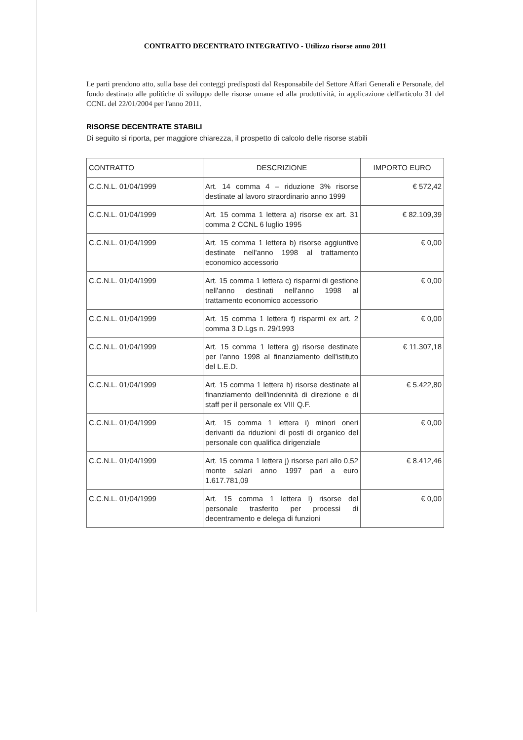CONTRATTO DECENTRATO INTEGRATIVO - Utilizzo risorse anno 2011
Le parti prendono atto, sulla base dei conteggi predisposti dal Responsabile del Settore Affari Generali e Personale, del fondo destinato alle politiche di sviluppo delle risorse umane ed alla produttività, in applicazione dell'articolo 31 del CCNL del 22/01/2004 per l'anno 2011.
RISORSE DECENTRATE STABILI
Di seguito si riporta, per maggiore chiarezza, il prospetto di calcolo delle risorse stabili
| CONTRATTO | DESCRIZIONE | IMPORTO EURO |
| --- | --- | --- |
| C.C.N.L. 01/04/1999 | Art. 14 comma 4 – riduzione 3% risorse destinate al lavoro straordinario anno 1999 | € 572,42 |
| C.C.N.L. 01/04/1999 | Art. 15 comma 1 lettera a) risorse ex art. 31 comma 2 CCNL 6 luglio 1995 | € 82.109,39 |
| C.C.N.L. 01/04/1999 | Art. 15 comma 1 lettera b) risorse aggiuntive destinate nell'anno 1998 al trattamento economico accessorio | € 0,00 |
| C.C.N.L. 01/04/1999 | Art. 15 comma 1 lettera c) risparmi di gestione nell'anno destinati nell'anno 1998 al trattamento economico accessorio | € 0,00 |
| C.C.N.L. 01/04/1999 | Art. 15 comma 1 lettera f) risparmi ex art. 2 comma 3 D.Lgs n. 29/1993 | € 0,00 |
| C.C.N.L. 01/04/1999 | Art. 15 comma 1 lettera g) risorse destinate per l'anno 1998 al finanziamento dell'istituto del L.E.D. | € 11.307,18 |
| C.C.N.L. 01/04/1999 | Art. 15 comma 1 lettera h) risorse destinate al finanziamento dell'indennità di direzione e di staff per il personale ex VIII Q.F. | € 5.422,80 |
| C.C.N.L. 01/04/1999 | Art. 15 comma 1 lettera i) minori oneri derivanti da riduzioni di posti di organico del personale con qualifica dirigenziale | € 0,00 |
| C.C.N.L. 01/04/1999 | Art. 15 comma 1 lettera j) risorse pari allo 0,52 monte salari anno 1997 pari a euro 1.617.781,09 | € 8.412,46 |
| C.C.N.L. 01/04/1999 | Art. 15 comma 1 lettera l) risorse del personale trasferito per processi di decentramento e delega di funzioni | € 0,00 |